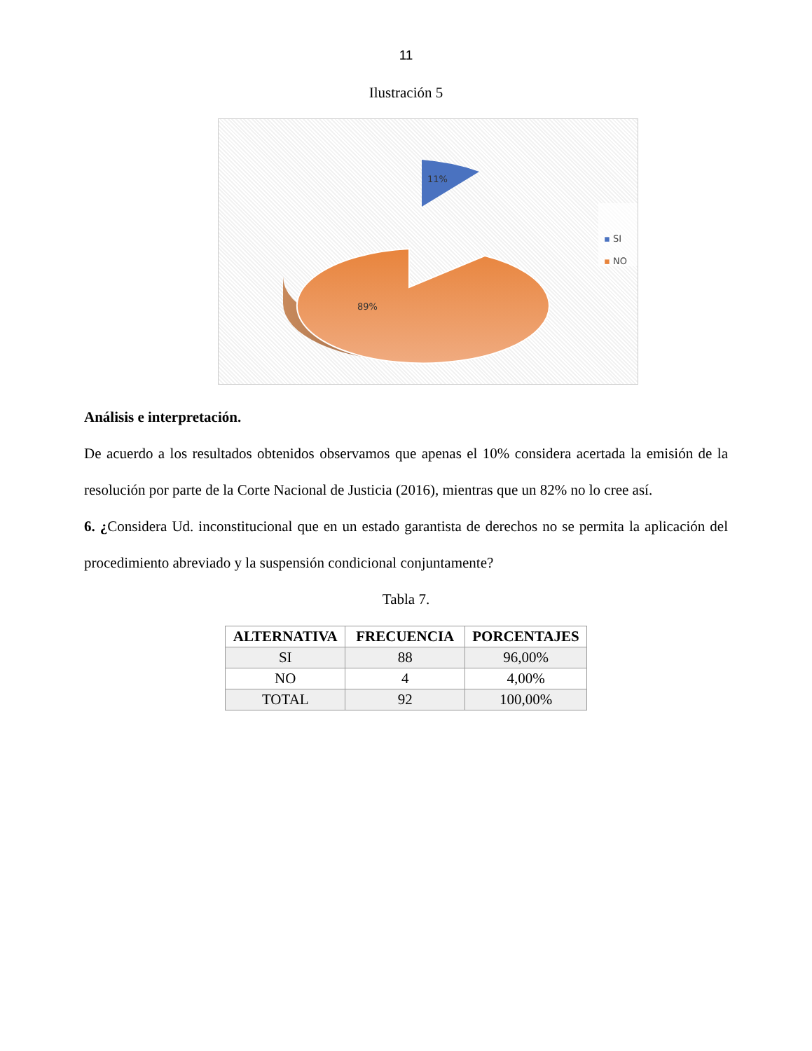11
Ilustración 5
89%
11%
▪ SI
▪ NO
Análisis e interpretación.
De acuerdo a los resultados obtenidos observamos que apenas el 10% considera acertada la emisión de la resolución por parte de la Corte Nacional de Justicia (2016), mientras que un 82% no lo cree así.
6. ¿Considera Ud. inconstitucional que en un estado garantista de derechos no se permita la aplicación del procedimiento abreviado y la suspensión condicional conjuntamente?
Tabla 7.
| ALTERNATIVA | FRECUENCIA | PORCENTAJES |
| --- | --- | --- |
| SI | 88 | 96,00% |
| NO | 4 | 4,00% |
| TOTAL | 92 | 100,00% |